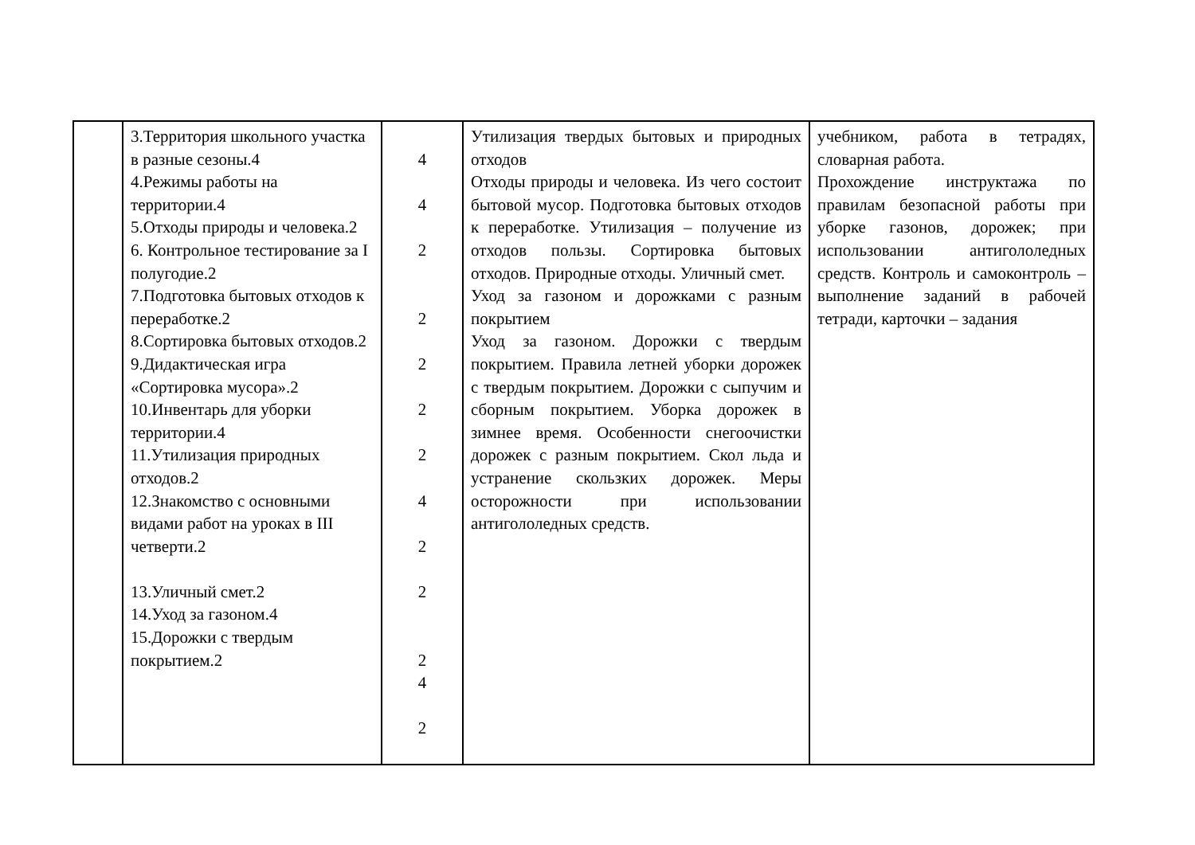| | 3.Территория школьного участка в разные сезоны.4 4.Режимы работы на территории.4 5.Отходы природы и человека.2 6. Контрольное тестирование за I полугодие.2 7.Подготовка бытовых отходов к переработке.2 8.Сортировка бытовых отходов.2 9.Дидактическая игра «Сортировка мусора».2 10.Инвентарь для уборки территории.4 11.Утилизация природных отходов.2 12.Знакомство с основными видами работ на уроках в III четверти.2 13.Уличный смет.2 14.Уход за газоном.4 15.Дорожки с твердым покрытием.2 | 4 4 2 2 2 2 2 4 2 2 2 4 2 | Утилизация твердых бытовых и природных отходов Отходы природы и человека. Из чего состоит бытовой мусор. Подготовка бытовых отходов к переработке. Утилизация – получение из отходов пользы. Сортировка бытовых отходов. Природные отходы. Уличный смет. Уход за газоном и дорожками с разным покрытием Уход за газоном. Дорожки с твердым покрытием. Правила летней уборки дорожек с твердым покрытием. Дорожки с сыпучим и сборным покрытием. Уборка дорожек в зимнее время. Особенности снегоочистки дорожек с разным покрытием. Скол льда и устранение скользких дорожек. Меры осторожности при использовании антигололедных средств. | учебником, работа в тетрадях, словарная работа. Прохождение инструктажа по правилам безопасной работы при уборке газонов, дорожек; при использовании антигололедных средств. Контроль и самоконтроль – выполнение заданий в рабочей тетради, карточки – задания |